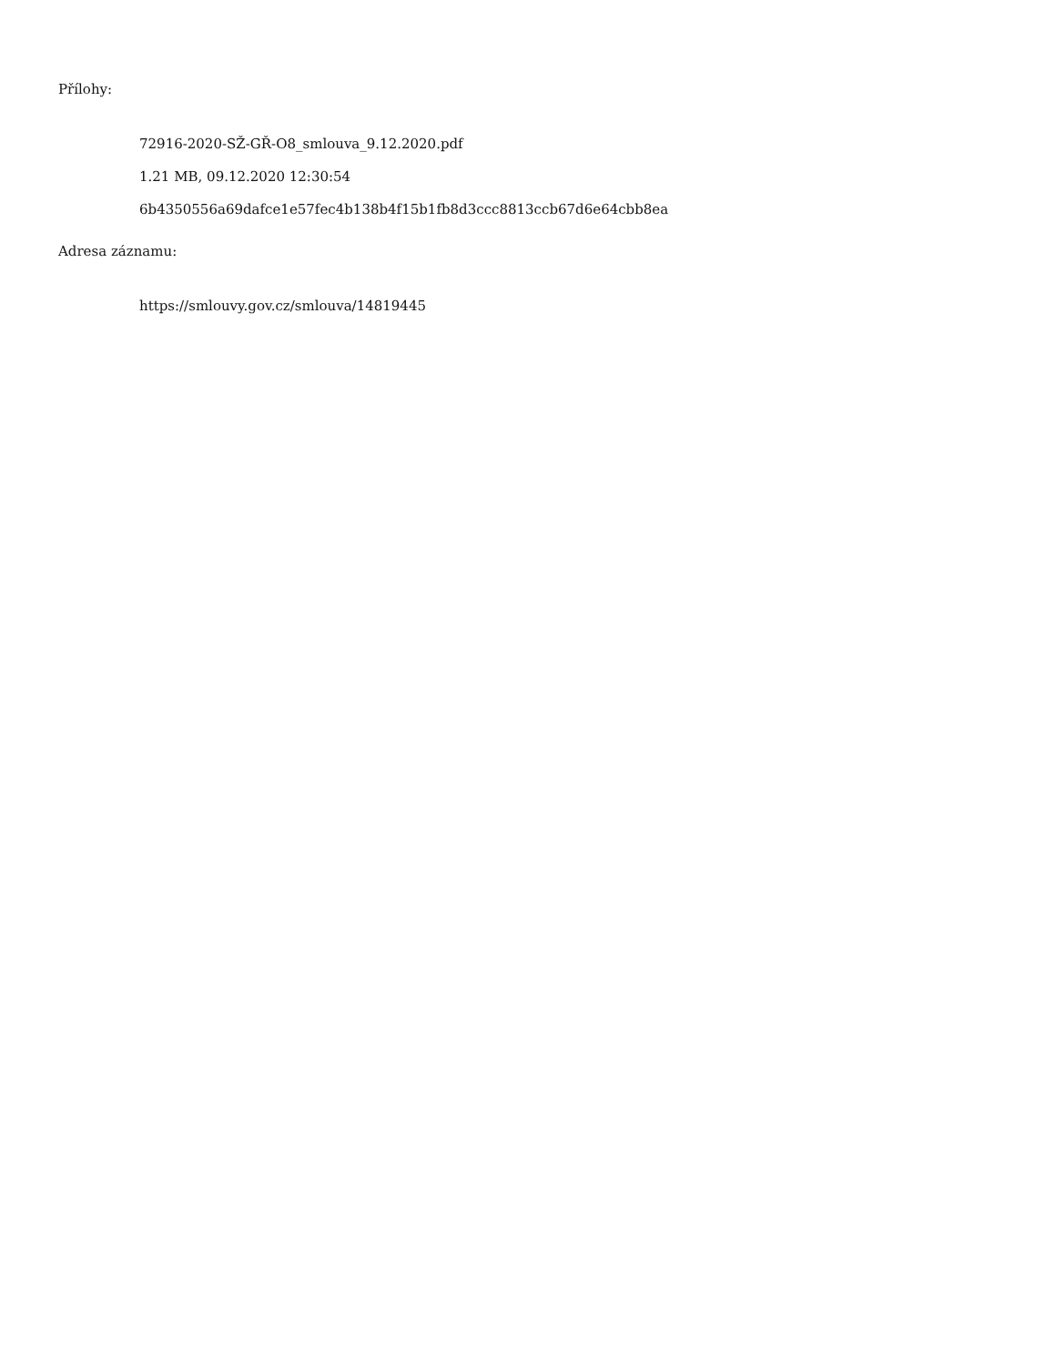Přílohy:
72916-2020-SŽ-GŘ-O8_smlouva_9.12.2020.pdf
1.21 MB, 09.12.2020 12:30:54
6b4350556a69dafce1e57fec4b138b4f15b1fb8d3ccc8813ccb67d6e64cbb8ea
Adresa záznamu:
https://smlouvy.gov.cz/smlouva/14819445